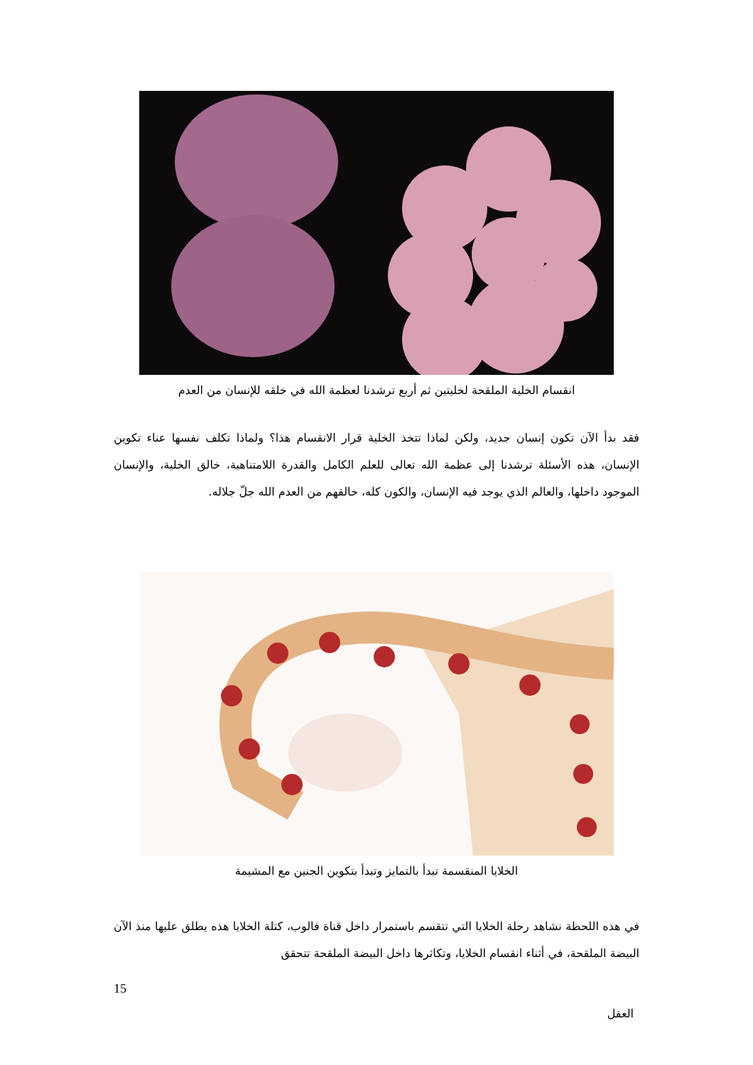انقسام الخلية الملقحة لخليتين ثم أربع ترشدنا لعظمة الله في خلقه للإنسان من العدم
فقد بدأ الآن تكون إنسان جديد، ولكن لماذا تتخذ الخلية قرار الانقسام هذا؟ ولماذا تكلف نفسها عناء تكوين الإنسان، هذه الأسئلة ترشدنا إلى عظمة الله تعالى للعلم الكامل والقدرة اللامتناهية، خالق الخلية، والإنسان الموجود داخلها، والعالم الذي يوجد فيه الإنسان، والكون كله، خالقهم من العدم الله جلّ جلاله.
الخلايا المنقسمة تبدأ بالتمايز وتبدأ بتكوين الجنين مع المشيمة
في هذه اللحظة نشاهد رحلة الخلايا التي تتقسم باستمرار داخل قناة فالوب، كتلة الخلايا هذه يطلق عليها منذ الآن البيضة الملقحة، في أثناء انقسام الخلايا، وتكاثرها داخل البيضة الملقحة تتحقق
15
العقل